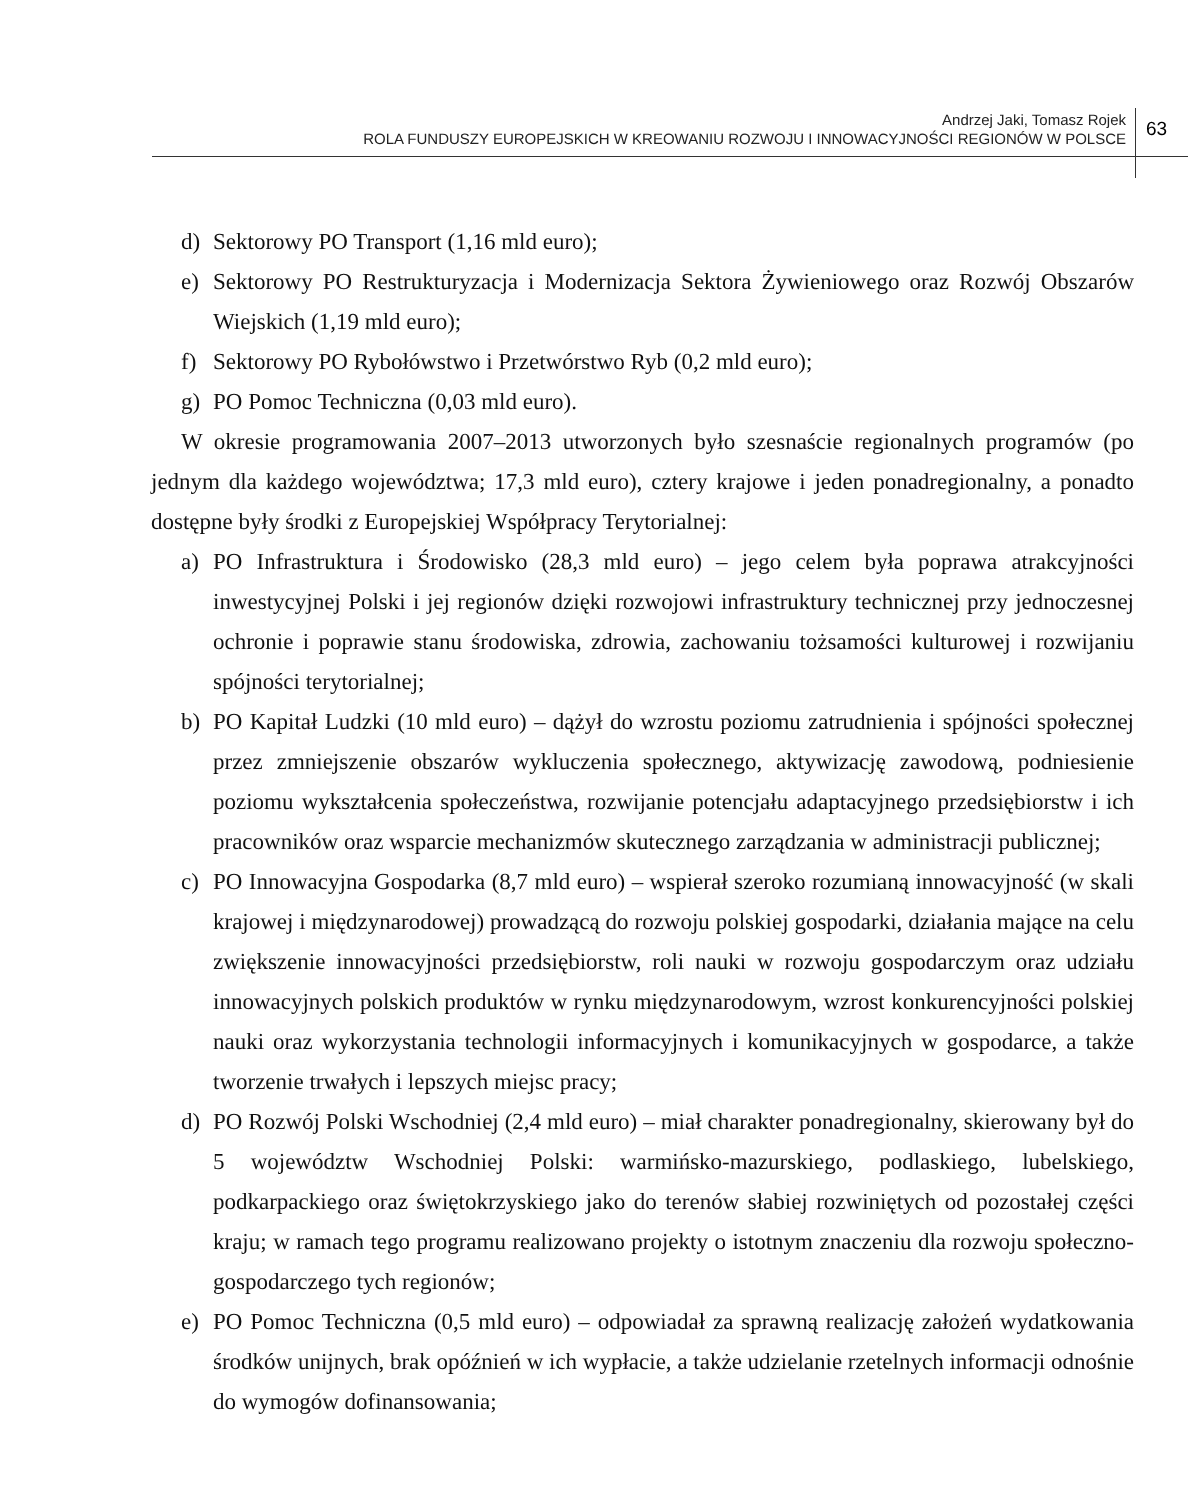Andrzej Jaki, Tomasz Rojek
ROLA FUNDUSZY EUROPEJSKICH W KREOWANIU ROZWOJU I INNOWACYJNOŚCI REGIONÓW W POLSCE
63
d) Sektorowy PO Transport (1,16 mld euro);
e) Sektorowy PO Restrukturyzacja i Modernizacja Sektora Żywieniowego oraz Rozwój Obszarów Wiejskich (1,19 mld euro);
f) Sektorowy PO Rybołówstwo i Przetwórstwo Ryb (0,2 mld euro);
g) PO Pomoc Techniczna (0,03 mld euro).
W okresie programowania 2007–2013 utworzonych było szesnaście regionalnych programów (po jednym dla każdego województwa; 17,3 mld euro), cztery krajowe i jeden ponadregionalny, a ponadto dostępne były środki z Europejskiej Współpracy Terytorialnej:
a) PO Infrastruktura i Środowisko (28,3 mld euro) – jego celem była poprawa atrakcyjności inwestycyjnej Polski i jej regionów dzięki rozwojowi infrastruktury technicznej przy jednoczesnej ochronie i poprawie stanu środowiska, zdrowia, zachowaniu tożsamości kulturowej i rozwijaniu spójności terytorialnej;
b) PO Kapitał Ludzki (10 mld euro) – dążył do wzrostu poziomu zatrudnienia i spójności społecznej przez zmniejszenie obszarów wykluczenia społecznego, aktywizację zawodową, podniesienie poziomu wykształcenia społeczeństwa, rozwijanie potencjału adaptacyjnego przedsiębiorstw i ich pracowników oraz wsparcie mechanizmów skutecznego zarządzania w administracji publicznej;
c) PO Innowacyjna Gospodarka (8,7 mld euro) – wspierał szeroko rozumianą innowacyjność (w skali krajowej i międzynarodowej) prowadzącą do rozwoju polskiej gospodarki, działania mające na celu zwiększenie innowacyjności przedsiębiorstw, roli nauki w rozwoju gospodarczym oraz udziału innowacyjnych polskich produktów w rynku międzynarodowym, wzrost konkurencyjności polskiej nauki oraz wykorzystania technologii informacyjnych i komunikacyjnych w gospodarce, a także tworzenie trwałych i lepszych miejsc pracy;
d) PO Rozwój Polski Wschodniej (2,4 mld euro) – miał charakter ponadregionalny, skierowany był do 5 województw Wschodniej Polski: warmińsko-mazurskiego, podlaskiego, lubelskiego, podkarpackiego oraz świętokrzyskiego jako do terenów słabiej rozwiniętych od pozostałej części kraju; w ramach tego programu realizowano projekty o istotnym znaczeniu dla rozwoju społeczno-gospodarczego tych regionów;
e) PO Pomoc Techniczna (0,5 mld euro) – odpowiadał za sprawną realizację założeń wydatkowania środków unijnych, brak opóźnień w ich wypłacie, a także udzielanie rzetelnych informacji odnośnie do wymogów dofinansowania;